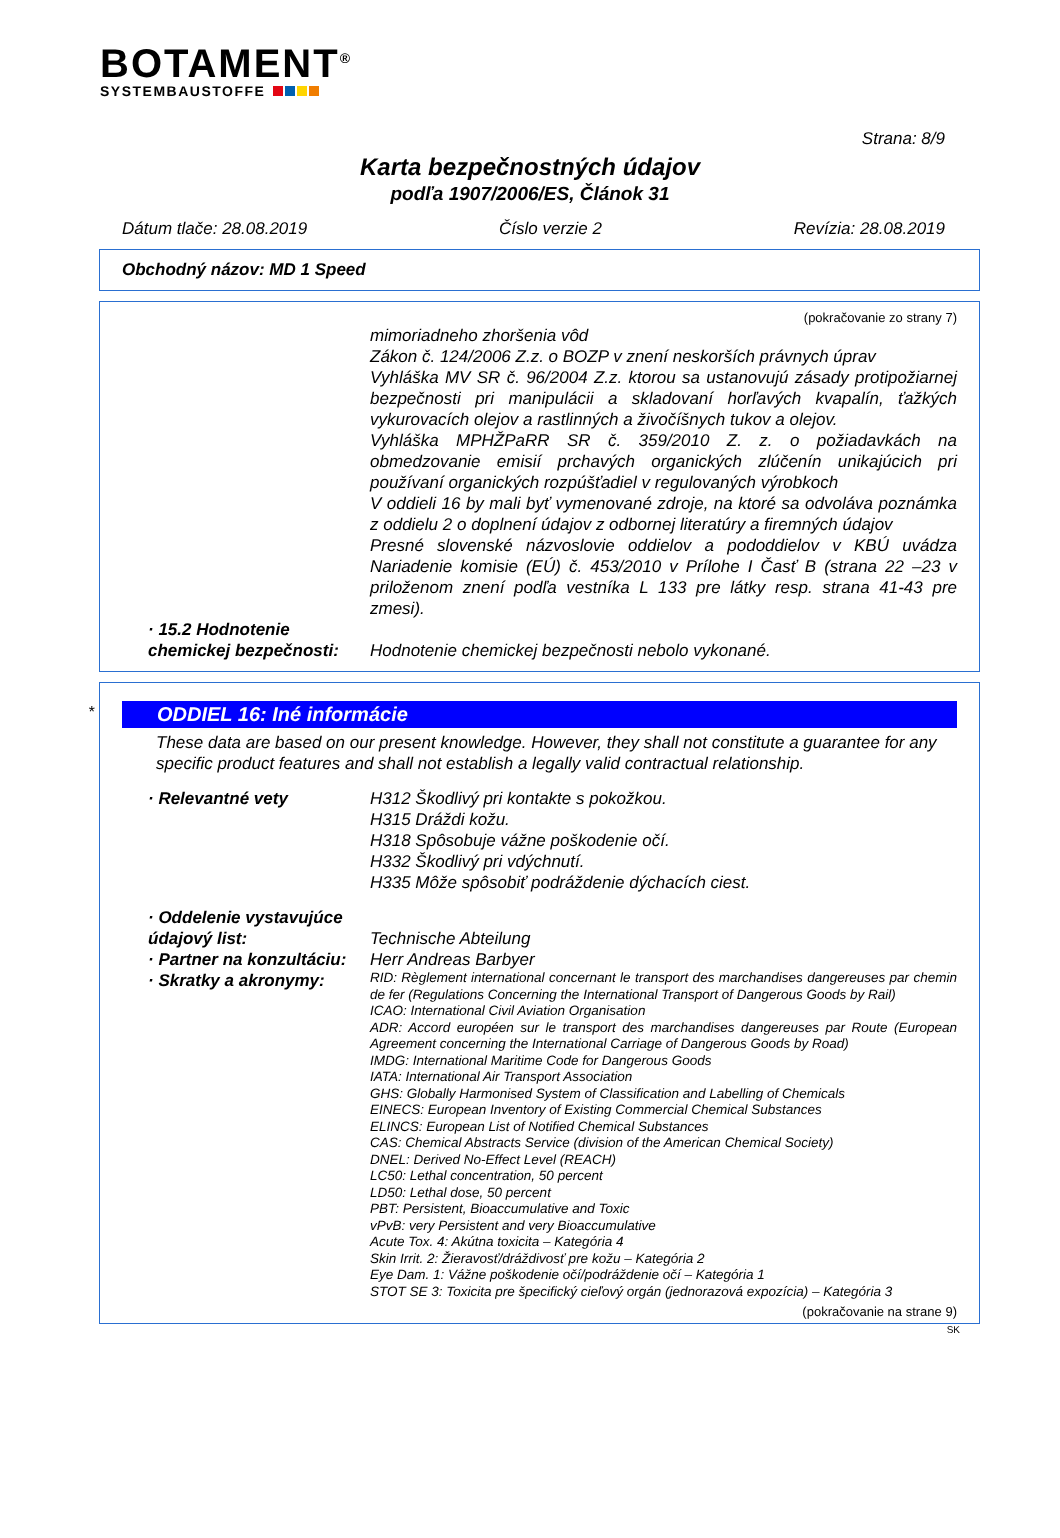BOTAMENT<sup>®</sup>
SYSTEMBAUSTOFFE
Strana: 8/9
Karta bezpečnostných údajov
podľa 1907/2006/ES, Článok 31
Dátum tlače: 28.08.2019 Číslo verzie 2 Revízia: 28.08.2019
Obchodný názov: MD 1 Speed
(pokračovanie zo strany 7)
mimoriadneho zhoršenia vôd
Zákon č. 124/2006 Z.z. o BOZP v znení neskorších právnych úprav
Vyhláška MV SR č. 96/2004 Z.z. ktorou sa ustanovujú zásady protipožiarnej bezpečnosti pri manipulácii a skladovaní horľavých kvapalín, ťažkých vykurovacích olejov a rastlinných a živočíšnych tukov a olejov.
Vyhláška MPHŽPaRR SR č. 359/2010 Z. z. o požiadavkách na obmedzovanie emisií prchavých organických zlúčenín unikajúcich pri používaní organických rozpúšťadiel v regulovaných výrobkoch
V oddieli 16 by mali byť vymenované zdroje, na ktoré sa odvoláva poznámka z oddielu 2 o doplnení údajov z odbornej literatúry a firemných údajov
Presné slovenské názvoslovie oddielov a pododdielov v KBÚ uvádza Nariadenie komisie (EÚ) č. 453/2010 v Prílohe I Časť B (strana 22 –23 v priloženom znení podľa vestníka L 133 pre látky resp. strana 41-43 pre zmesi).
· 15.2 Hodnotenie chemickej bezpečnosti:
Hodnotenie chemickej bezpečnosti nebolo vykonané.
*
ODDIEL 16: Iné informácie
These data are based on our present knowledge. However, they shall not constitute a guarantee for any specific product features and shall not establish a legally valid contractual relationship.
· Relevantné vety H312 Škodlivý pri kontakte s pokožkou.
H315 Dráždi kožu.
H318 Spôsobuje vážne poškodenie očí.
H332 Škodlivý pri vdýchnutí.
H335 Môže spôsobiť podráždenie dýchacích ciest.
· Oddelenie vystavujúce údajový list:
Technische Abteilung
· Partner na konzultáciu: Herr Andreas Barbyer
· Skratky a akronymy:
RID: Règlement international concernant le transport des marchandises dangereuses par chemin de fer (Regulations Concerning the International Transport of Dangerous Goods by Rail)
ICAO: International Civil Aviation Organisation
ADR: Accord européen sur le transport des marchandises dangereuses par Route (European Agreement concerning the International Carriage of Dangerous Goods by Road)
IMDG: International Maritime Code for Dangerous Goods
IATA: International Air Transport Association
GHS: Globally Harmonised System of Classification and Labelling of Chemicals
EINECS: European Inventory of Existing Commercial Chemical Substances
ELINCS: European List of Notified Chemical Substances
CAS: Chemical Abstracts Service (division of the American Chemical Society)
DNEL: Derived No-Effect Level (REACH)
LC50: Lethal concentration, 50 percent
LD50: Lethal dose, 50 percent
PBT: Persistent, Bioaccumulative and Toxic
vPvB: very Persistent and very Bioaccumulative
Acute Tox. 4: Akútna toxicita – Kategória 4
Skin Irrit. 2: Žieravosť/dráždivosť pre kožu – Kategória 2
Eye Dam. 1: Vážne poškodenie očí/podráždenie očí – Kategória 1
STOT SE 3: Toxicita pre špecifický cieľový orgán (jednorazová expozícia) – Kategória 3
(pokračovanie na strane 9)
SK